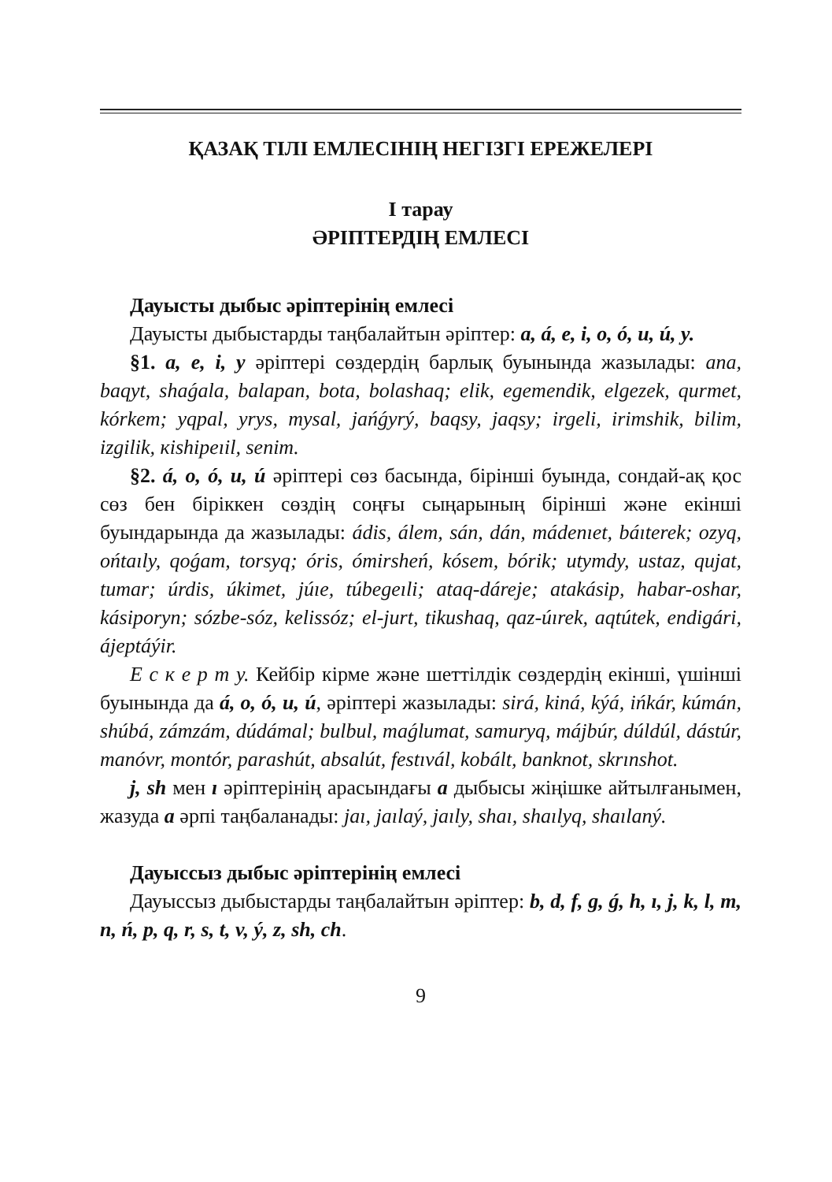ҚАЗАҚ ТІЛІ ЕМЛЕСІНІҢ НЕГІЗГІ ЕРЕЖЕЛЕРІ
І тарау
ӘРІПТЕРДІҢ ЕМЛЕСІ
Дауысты дыбыс әріптерінің емлесі
Дауысты дыбыстарды таңбалайтын әріптер: a, á, e, i, o, ó, u, ú, y.
§1. a, e, i, y әріптері сөздердің барлық буынында жазылады: ana, baqyt, shaǵala, balapan, bota, bolashaq; elik, egemendik, elgezek, qurmet, kórkem; yqpal, yrys, mysal, jańǵyrý, baqsy, jaqsy; irgeli, irimshik, bilim, izgilik, кishipeıil, senim.
§2. á, o, ó, u, ú әріптері сөз басында, бірінші буында, сондай-ақ қос сөз бен біріккен сөздің соңғы сыңарының бірінші және екінші буындарында да жазылады: ádis, álem, sán, dán, mádenıet, báıterek; ozyq, ońtaıly, qoǵam, torsyq; óris, ómirsheń, kósem, bórik; utymdy, ustaz, qujat, tumar; úrdis, úkimet, júıe, túbegeıli; ataq-dáreje; atakásip, habar-oshar, kásiporyn; sózbe-sóz, kelissóz; el-jurt, tikushaq, qaz-úırek, aqtútek, endigári, ájeptáýir.
Е с к е р т у. Кейбір кірме және шеттілдік сөздердің екінші, үшінші буынында да á, o, ó, u, ú, әріптері жазылады: sirá, kiná, kýá, ińkár, kúmán, shúbá, zámzám, dúdámal; bulbul, maǵlumat, samuryq, májbúr, dúldúl, dástúr, manóvr, montór, parashút, absalút, festıvál, kobált, banknot, skrınshot.
j, sh мен ı әріптерінің арасындағы a дыбысы жіңішке айтылғанымен, жазуда a әрпі таңбаланады: jaı, jaılaý, jaıly, shaı, shaılyq, shaılaný.
Дауыссыз дыбыс әріптерінің емлесі
Дауыссыз дыбыстарды таңбалайтын әріптер: b, d, f, g, ǵ, h, ı, j, k, l, m, n, ń, p, q, r, s, t, v, ý, z, sh, ch.
9